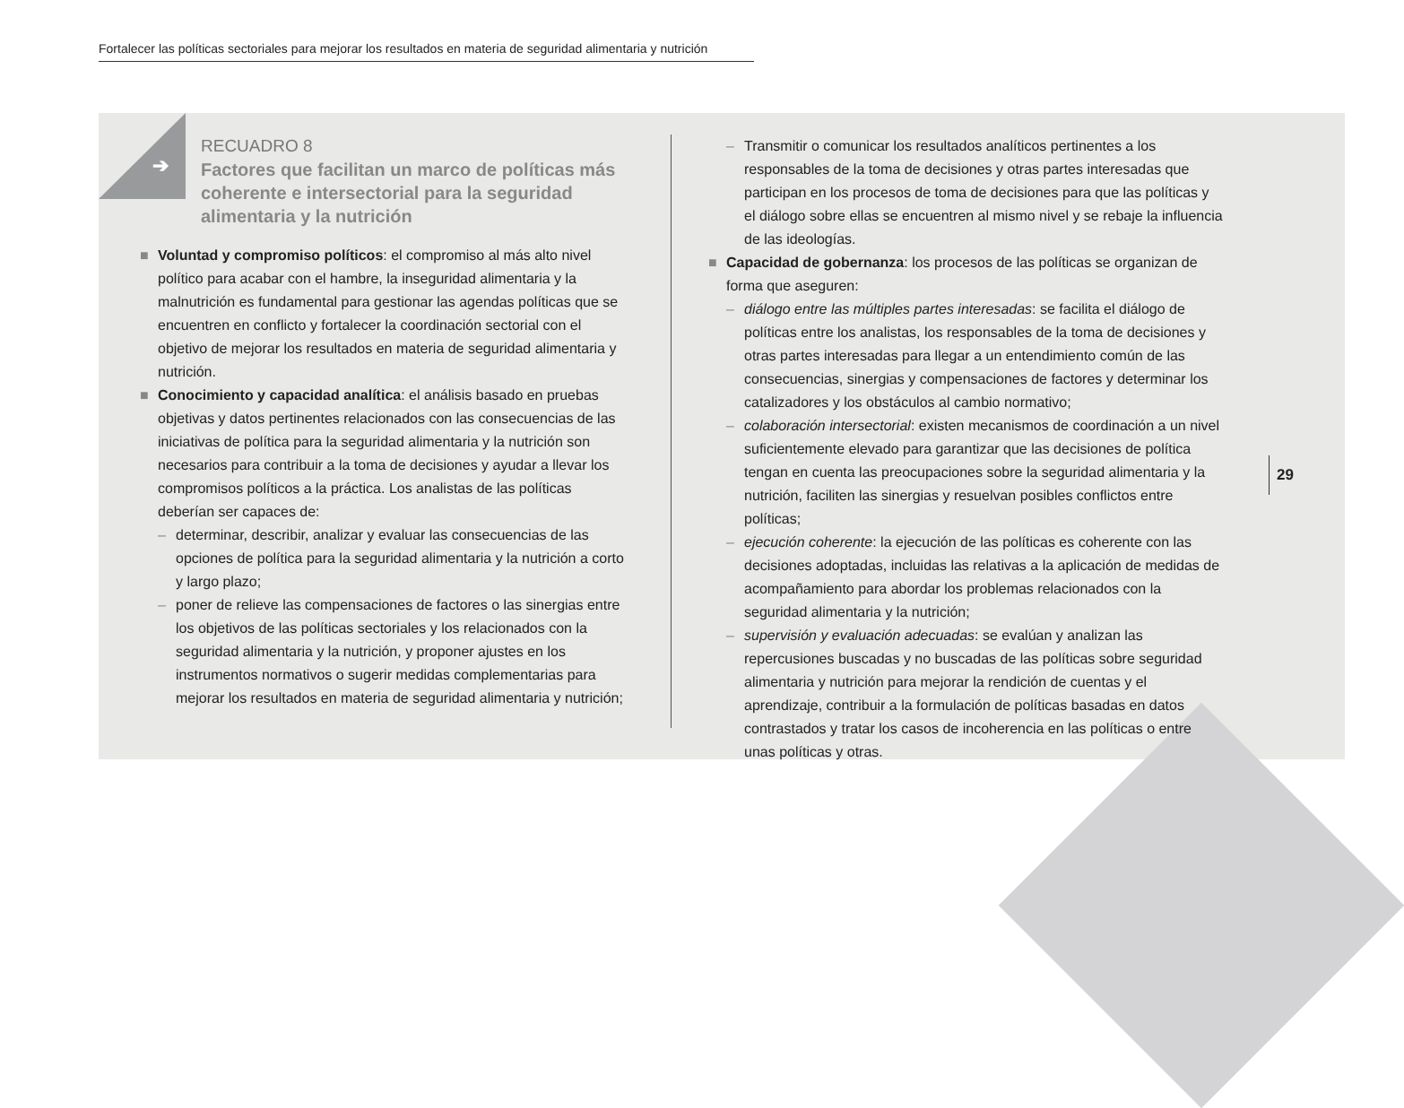Fortalecer las políticas sectoriales para mejorar los resultados en materia de seguridad alimentaria y nutrición
➔
RECUADRO 8
Factores que facilitan un marco de políticas más coherente e intersectorial para la seguridad alimentaria y la nutrición
■ Voluntad y compromiso políticos: el compromiso al más alto nivel político para acabar con el hambre, la inseguridad alimentaria y la malnutrición es fundamental para gestionar las agendas políticas que se encuentren en conflicto y fortalecer la coordinación sectorial con el objetivo de mejorar los resultados en materia de seguridad alimentaria y nutrición.
■ Conocimiento y capacidad analítica: el análisis basado en pruebas objetivas y datos pertinentes relacionados con las consecuencias de las iniciativas de política para la seguridad alimentaria y la nutrición son necesarios para contribuir a la toma de decisiones y ayudar a llevar los compromisos políticos a la práctica. Los analistas de las políticas deberían ser capaces de:
– determinar, describir, analizar y evaluar las consecuencias de las opciones de política para la seguridad alimentaria y la nutrición a corto y largo plazo;
– poner de relieve las compensaciones de factores o las sinergias entre los objetivos de las políticas sectoriales y los relacionados con la seguridad alimentaria y la nutrición, y proponer ajustes en los instrumentos normativos o sugerir medidas complementarias para mejorar los resultados en materia de seguridad alimentaria y nutrición;
– Transmitir o comunicar los resultados analíticos pertinentes a los responsables de la toma de decisiones y otras partes interesadas que participan en los procesos de toma de decisiones para que las políticas y el diálogo sobre ellas se encuentren al mismo nivel y se rebaje la influencia de las ideologías.
■ Capacidad de gobernanza: los procesos de las políticas se organizan de forma que aseguren:
– diálogo entre las múltiples partes interesadas: se facilita el diálogo de políticas entre los analistas, los responsables de la toma de decisiones y otras partes interesadas para llegar a un entendimiento común de las consecuencias, sinergias y compensaciones de factores y determinar los catalizadores y los obstáculos al cambio normativo;
– colaboración intersectorial: existen mecanismos de coordinación a un nivel suficientemente elevado para garantizar que las decisiones de política tengan en cuenta las preocupaciones sobre la seguridad alimentaria y la nutrición, faciliten las sinergias y resuelvan posibles conflictos entre políticas;
– ejecución coherente: la ejecución de las políticas es coherente con las decisiones adoptadas, incluidas las relativas a la aplicación de medidas de acompañamiento para abordar los problemas relacionados con la seguridad alimentaria y la nutrición;
– supervisión y evaluación adecuadas: se evalúan y analizan las repercusiones buscadas y no buscadas de las políticas sobre seguridad alimentaria y nutrición para mejorar la rendición de cuentas y el aprendizaje, contribuir a la formulación de políticas basadas en datos contrastados y tratar los casos de incoherencia en las políticas o entre unas políticas y otras.
29